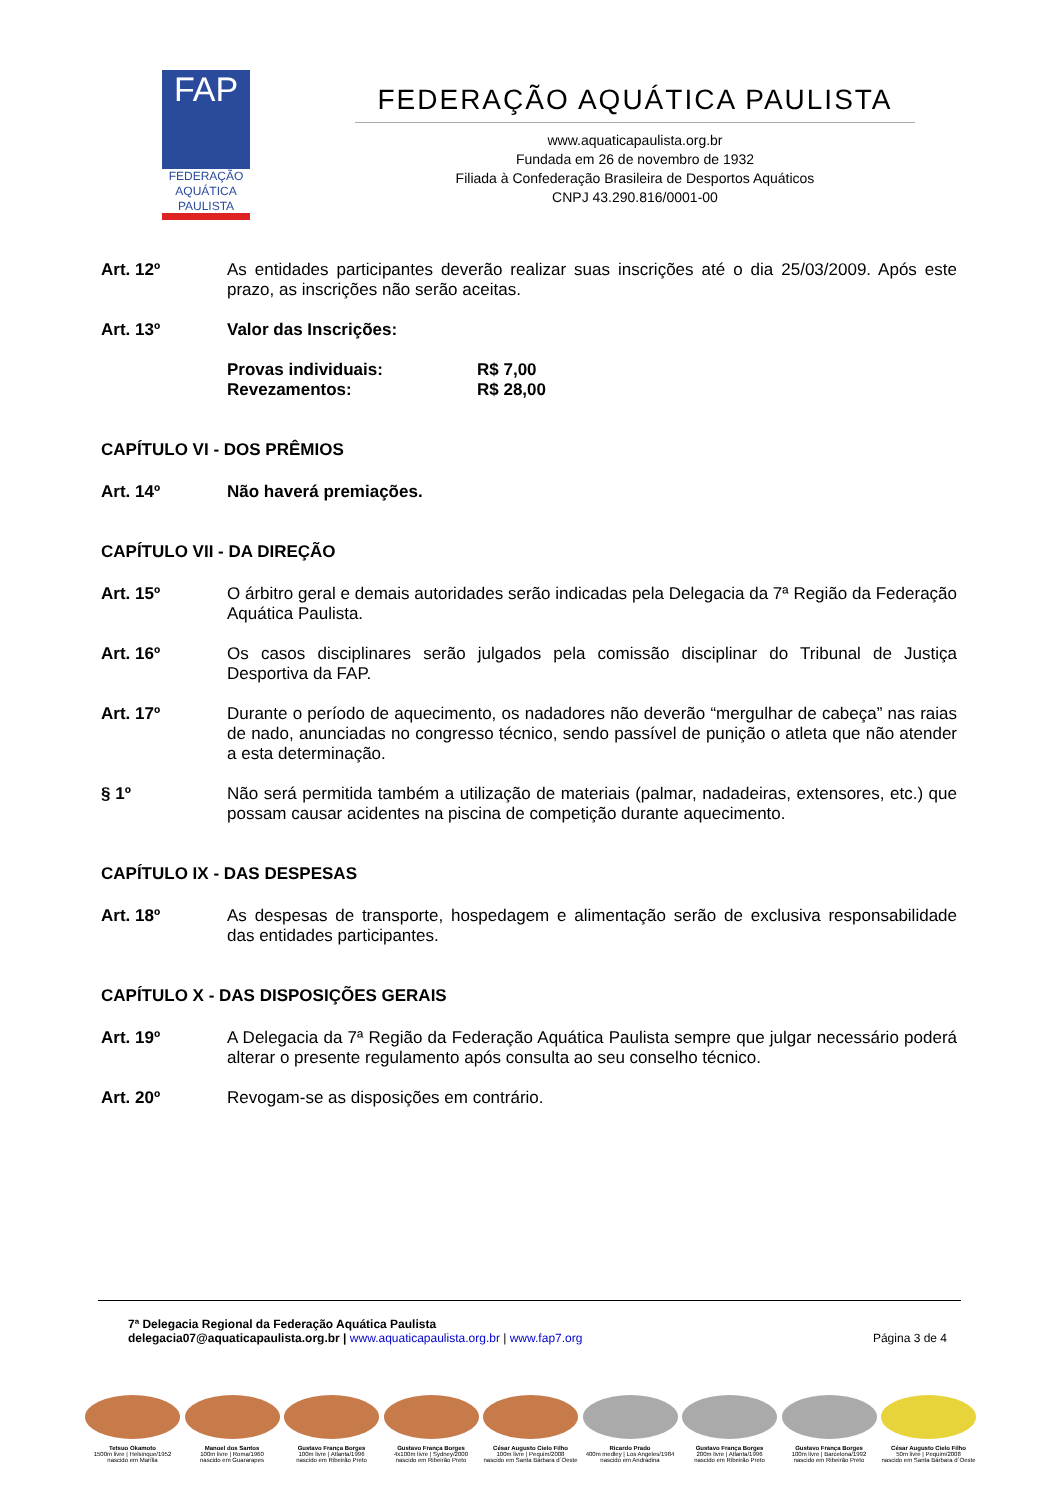FAP
FEDERAÇÃO
AQUÁTICA
PAULISTA
FEDERAÇÃO AQUÁTICA PAULISTA
www.aquaticapaulista.org.br
Fundada em 26 de novembro de 1932
Filiada à Confederação Brasileira de Desportos Aquáticos
CNPJ 43.290.816/0001-00
Art. 12º As entidades participantes deverão realizar suas inscrições até o dia 25/03/2009. Após este prazo, as inscrições não serão aceitas.
Art. 13º Valor das Inscrições:
Provas individuais: R$ 7,00
Revezamentos: R$ 28,00
CAPÍTULO VI - DOS PRÊMIOS
Art. 14º Não haverá premiações.
CAPÍTULO VII - DA DIREÇÃO
Art. 15º O árbitro geral e demais autoridades serão indicadas pela Delegacia da 7ª Região da Federação Aquática Paulista.
Art. 16º Os casos disciplinares serão julgados pela comissão disciplinar do Tribunal de Justiça Desportiva da FAP.
Art. 17º Durante o período de aquecimento, os nadadores não deverão “mergulhar de cabeça” nas raias de nado, anunciadas no congresso técnico, sendo passível de punição o atleta que não atender a esta determinação.
§ 1º Não será permitida também a utilização de materiais (palmar, nadadeiras, extensores, etc.) que possam causar acidentes na piscina de competição durante aquecimento.
CAPÍTULO IX - DAS DESPESAS
Art. 18º As despesas de transporte, hospedagem e alimentação serão de exclusiva responsabilidade das entidades participantes.
CAPÍTULO X - DAS DISPOSIÇÕES GERAIS
Art. 19º A Delegacia da 7ª Região da Federação Aquática Paulista sempre que julgar necessário poderá alterar o presente regulamento após consulta ao seu conselho técnico.
Art. 20º Revogam-se as disposições em contrário.
7ª Delegacia Regional da Federação Aquática Paulista
delegacia07@aquaticapaulista.org.br | www.aquaticapaulista.org.br | www.fap7.org
Página 3 de 4
Tetsuo Okamoto
1500m livre | Helsinque/1952
nascido em Marília
Manoel dos Santos
100m livre | Roma/1960
nascido em Guararapes
Gustavo França Borges
100m livre | Atlanta/1996
nascido em Ribeirão Preto
Gustavo França Borges
4x100m livre | Sydney/2000
nascido em Ribeirão Preto
César Augusto Cielo Filho
100m livre | Pequim/2008
nascido em Santa Bárbara d´Oeste
Ricardo Prado
400m medley | Los Angeles/1984
nascido em Andradina
Gustavo França Borges
200m livre | Atlanta/1996
nascido em Ribeirão Preto
Gustavo França Borges
100m livre | Barcelona/1992
nascido em Ribeirão Preto
César Augusto Cielo Filho
50m livre | Pequim/2008
nascido em Santa Bárbara d´Oeste